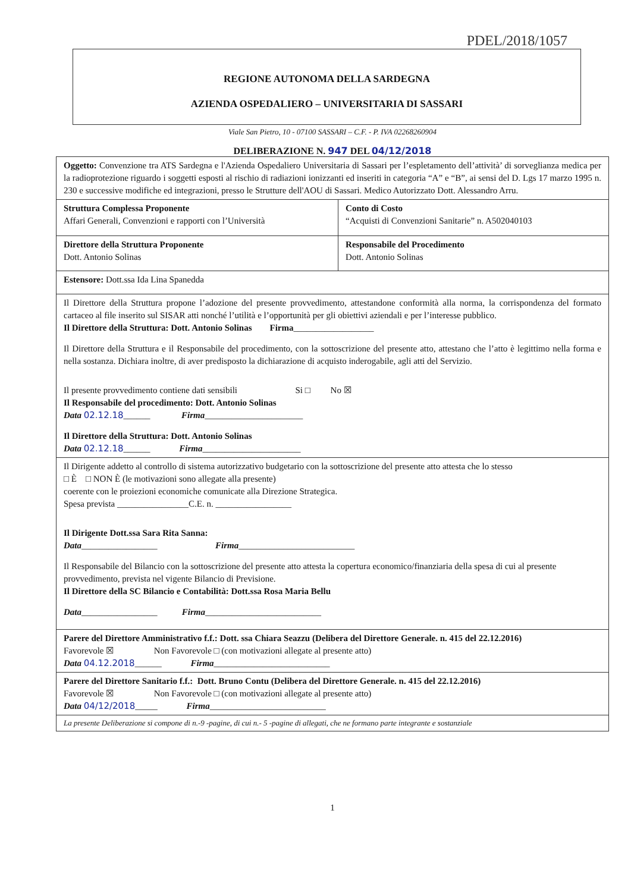PDEL/2018/1057
REGIONE AUTONOMA DELLA SARDEGNA
AZIENDA OSPEDALIERO – UNIVERSITARIA DI SASSARI
Viale San Pietro, 10 - 07100 SASSARI – C.F. - P. IVA 02268260904
DELIBERAZIONE N. 947 DEL 04/12/2018
| Oggetto: Convenzione tra ATS Sardegna e l'Azienda Ospedaliero Universitaria di Sassari per l’espletamento dell’attività’ di sorveglianza medica per la radioprotezione riguardo i soggetti esposti al rischio di radiazioni ionizzanti ed inseriti in categoria “A” e “B”, ai sensi del D. Lgs 17 marzo 1995 n. 230 e successive modifiche ed integrazioni, presso le Strutture dell'AOU di Sassari. Medico Autorizzato Dott. Alessandro Arru. | |
| Struttura Complessa Proponente Affari Generali, Convenzioni e rapporti con l’Università | Conto di Costo “Acquisti di Convenzioni Sanitarie” n. A502040103 |
| Direttore della Struttura Proponente Dott. Antonio Solinas | Responsabile del Procedimento Dott. Antonio Solinas |
| Estensore: Dott.ssa Ida Lina Spanedda | |
| Il Direttore della Struttura propone l’adozione del presente provvedimento, attestandone conformità alla norma, la corrispondenza del formato cartaceo al file inserito sul SISAR atti nonché l’utilità e l’opportunità per gli obiettivi aziendali e per l’interesse pubblico. Il Direttore della Struttura: Dott. Antonio Solinas Firma __________________ Il Direttore della Struttura e il Responsabile del procedimento, con la sottoscrizione del presente atto, attestano che l’atto è legittimo nella forma e nella sostanza. Dichiara inoltre, di aver predisposto la dichiarazione di acquisto inderogabile, agli atti del Servizio. Il presente provvedimento contiene dati sensibili Si □ No ☒ Il Responsabile del procedimento: Dott. Antonio Solinas Data 02.12.18 ______ Firma ______________________ Il Direttore della Struttura: Dott. Antonio Solinas Data 02.12.18 ______ Firma ______________________ | |
| Il Dirigente addetto al controllo di sistema autorizzativo budgetario con la sottoscrizione del presente atto attesta che lo stesso □ È □ NON È (le motivazioni sono allegate alla presente) coerente con le proiezioni economiche comunicate alla Direzione Strategica. Spesa prevista ________________C.E. n. _________________ Il Dirigente Dott.ssa Sara Rita Sanna: Data _________________ Firma __________________________ Il Responsabile del Bilancio con la sottoscrizione del presente atto attesta la copertura economico/finanziaria della spesa di cui al presente provvedimento, prevista nel vigente Bilancio di Previsione. Il Direttore della SC Bilancio e Contabilità: Dott.ssa Rosa Maria Bellu Data _________________ Firma __________________________ | |
| Parere del Direttore Amministrativo f.f.: Dott. ssa Chiara Seazzu (Delibera del Direttore Generale. n. 415 del 22.12.2016) Favorevole ☒ Non Favorevole □ (con motivazioni allegate al presente atto) Data 04.12.2018 ______ Firma __________________________ | |
| Parere del Direttore Sanitario f.f.: Dott. Bruno Contu (Delibera del Direttore Generale. n. 415 del 22.12.2016) Favorevole ☒ Non Favorevole □ (con motivazioni allegate al presente atto) Data 04/12/2018 _____ Firma __________________________ | |
| La presente Deliberazione si compone di n.-9 -pagine, di cui n.- 5 -pagine di allegati, che ne formano parte integrante e sostanziale | |
1